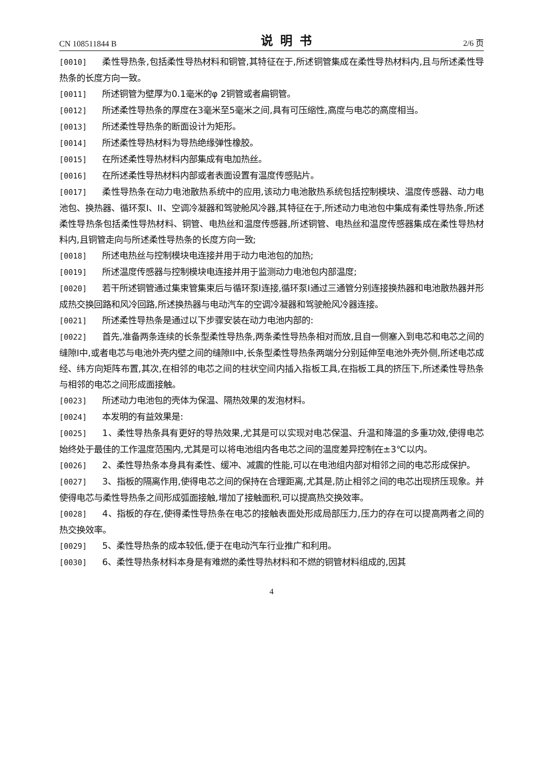CN 108511844 B 说明书 2/6 页
[0010] 柔性导热条,包括柔性导热材料和铜管,其特征在于,所述铜管集成在柔性导热材料内,且与所述柔性导热条的长度方向一致。
[0011] 所述铜管为壁厚为0.1毫米的φ 2铜管或者扁铜管。
[0012] 所述柔性导热条的厚度在3毫米至5毫米之间,具有可压缩性,高度与电芯的高度相当。
[0013] 所述柔性导热条的断面设计为矩形。
[0014] 所述柔性导热材料为导热绝缘弹性橡胶。
[0015] 在所述柔性导热材料内部集成有电加热丝。
[0016] 在所述柔性导热材料内部或者表面设置有温度传感贴片。
[0017] 柔性导热条在动力电池散热系统中的应用,该动力电池散热系统包括控制模块、温度传感器、动力电池包、换热器、循环泵I、II、空调冷凝器和驾驶舱风冷器,其特征在于,所述动力电池包中集成有柔性导热条,所述柔性导热条包括柔性导热材料、铜管、电热丝和温度传感器,所述铜管、电热丝和温度传感器集成在柔性导热材料内,且铜管走向与所述柔性导热条的长度方向一致;
[0018] 所述电热丝与控制模块电连接并用于动力电池包的加热;
[0019] 所述温度传感器与控制模块电连接并用于监测动力电池包内部温度;
[0020] 若干所述铜管通过集束管集束后与循环泵I连接,循环泵I通过三通管分别连接换热器和电池散热器并形成热交换回路和风冷回路,所述换热器与电动汽车的空调冷凝器和驾驶舱风冷器连接。
[0021] 所述柔性导热条是通过以下步骤安装在动力电池内部的:
[0022] 首先,准备两条连续的长条型柔性导热条,两条柔性导热条相对而放,且自一侧塞入到电芯和电芯之间的缝隙I中,或者电芯与电池外壳内壁之间的缝隙II中,长条型柔性导热条两端分分别延伸至电池外壳外侧,所述电芯成经、纬方向矩阵布置,其次,在相邻的电芯之间的柱状空间内插入指板工具,在指板工具的挤压下,所述柔性导热条与相邻的电芯之间形成面接触。
[0023] 所述动力电池包的壳体为保温、隔热效果的发泡材料。
[0024] 本发明的有益效果是:
[0025] 1、柔性导热条具有更好的导热效果,尤其是可以实现对电芯保温、升温和降温的多重功效,使得电芯始终处于最佳的工作温度范围内,尤其是可以将电池组内各电芯之间的温度差异控制在±3℃以内。
[0026] 2、柔性导热条本身具有柔性、缓冲、减震的性能,可以在电池组内部对相邻之间的电芯形成保护。
[0027] 3、指板的隔离作用,使得电芯之间的保持在合理距离,尤其是,防止相邻之间的电芯出现挤压现象。并使得电芯与柔性导热条之间形成弧面接触,增加了接触面积,可以提高热交换效率。
[0028] 4、指板的存在,使得柔性导热条在电芯的接触表面处形成局部压力,压力的存在可以提高两者之间的热交换效率。
[0029] 5、柔性导热条的成本较低,便于在电动汽车行业推广和利用。
[0030] 6、柔性导热条材料本身是有难燃的柔性导热材料和不燃的铜管材料组成的,因其
4